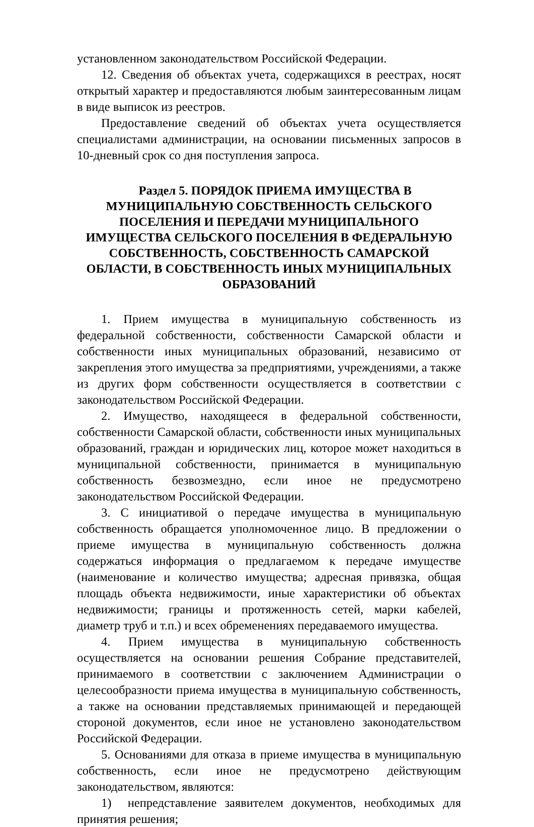установленном законодательством Российской Федерации.
12. Сведения об объектах учета, содержащихся в реестрах, носят открытый характер и предоставляются любым заинтересованным лицам в виде выписок из реестров.
Предоставление сведений об объектах учета осуществляется специалистами администрации, на основании письменных запросов в 10-дневный срок со дня поступления запроса.
Раздел 5. ПОРЯДОК ПРИЕМА ИМУЩЕСТВА В МУНИЦИПАЛЬНУЮ СОБСТВЕННОСТЬ СЕЛЬСКОГО ПОСЕЛЕНИЯ И ПЕРЕДАЧИ МУНИЦИПАЛЬНОГО ИМУЩЕСТВА СЕЛЬСКОГО ПОСЕЛЕНИЯ В ФЕДЕРАЛЬНУЮ СОБСТВЕННОСТЬ, СОБСТВЕННОСТЬ САМАРСКОЙ ОБЛАСТИ, В СОБСТВЕННОСТЬ ИНЫХ МУНИЦИПАЛЬНЫХ ОБРАЗОВАНИЙ
1. Прием имущества в муниципальную собственность из федеральной собственности, собственности Самарской области и собственности иных муниципальных образований, независимо от закрепления этого имущества за предприятиями, учреждениями, а также из других форм собственности осуществляется в соответствии с законодательством Российской Федерации.
2. Имущество, находящееся в федеральной собственности, собственности Самарской области, собственности иных муниципальных образований, граждан и юридических лиц, которое может находиться в муниципальной собственности, принимается в муниципальную собственность безвозмездно, если иное не предусмотрено законодательством Российской Федерации.
3. С инициативой о передаче имущества в муниципальную собственность обращается уполномоченное лицо. В предложении о приеме имущества в муниципальную собственность должна содержаться информация о предлагаемом к передаче имуществе (наименование и количество имущества; адресная привязка, общая площадь объекта недвижимости, иные характеристики об объектах недвижимости; границы и протяженность сетей, марки кабелей, диаметр труб и т.п.) и всех обременениях передаваемого имущества.
4. Прием имущества в муниципальную собственность осуществляется на основании решения Собрание представителей, принимаемого в соответствии с заключением Администрации о целесообразности приема имущества в муниципальную собственность, а также на основании представляемых принимающей и передающей стороной документов, если иное не установлено законодательством Российской Федерации.
5. Основаниями для отказа в приеме имущества в муниципальную собственность, если иное не предусмотрено действующим законодательством, являются:
1) непредставление заявителем документов, необходимых для принятия решения;